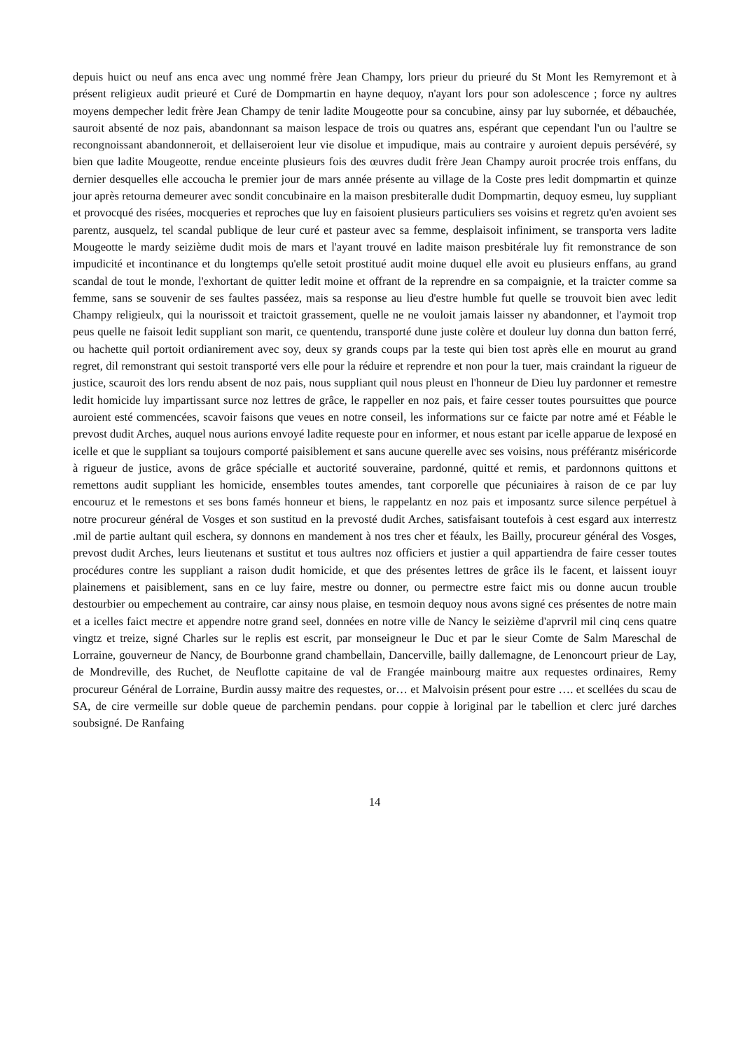depuis huict ou neuf ans enca avec ung nommé frère Jean Champy, lors prieur du prieuré du St Mont les Remyremont et à présent religieux audit prieuré et Curé de Dompmartin en hayne dequoy, n'ayant lors pour son adolescence ; force ny aultres moyens dempecher ledit frère Jean Champy de tenir ladite Mougeotte pour sa concubine, ainsy par luy subornée, et débauchée, sauroit absenté de noz pais, abandonnant sa maison lespace de trois ou quatres ans, espérant que cependant l'un ou l'aultre se recongnoissant abandonneroit, et dellaiseroient leur vie disolue et impudique, mais au contraire y auroient depuis persévéré, sy bien que ladite Mougeotte, rendue enceinte plusieurs fois des œuvres dudit frère Jean Champy auroit procrée trois enffans, du dernier desquelles elle accoucha le premier jour de mars année présente au village de la Coste pres ledit dompmartin et quinze jour après retourna demeurer avec sondit concubinaire en la maison presbiteralle dudit Dompmartin, dequoy esmeu, luy suppliant et provocqué des risées, mocqueries et reproches que luy en faisoient plusieurs particuliers ses voisins et regretz qu'en avoient ses parentz, ausquelz, tel scandal publique de leur curé et pasteur avec sa femme, desplaisoit infiniment, se transporta vers ladite Mougeotte le mardy seizième dudit mois de mars et l'ayant trouvé en ladite maison presbitérale luy fit remonstrance de son impudicité et incontinance et du longtemps qu'elle setoit prostitué audit moine duquel elle avoit eu plusieurs enffans, au grand scandal de tout le monde, l'exhortant de quitter ledit moine et offrant de la reprendre en sa compaignie, et la traicter comme sa femme, sans se souvenir de ses faultes passéez, mais sa response au lieu d'estre humble fut quelle se trouvoit bien avec ledit Champy religieulx, qui la nourissoit et traictoit grassement, quelle ne ne vouloit jamais laisser ny abandonner, et l'aymoit trop peus quelle ne faisoit ledit suppliant son marit, ce quentendu, transporté dune juste colère et douleur luy donna dun batton ferré, ou hachette quil portoit ordianirement avec soy, deux sy grands coups par la teste qui bien tost après elle en mourut au grand regret, dil remonstrant qui sestoit transporté vers elle pour la réduire et reprendre et non pour la tuer, mais craindant la rigueur de justice, scauroit des lors rendu absent de noz pais, nous suppliant quil nous pleust en l'honneur de Dieu luy pardonner et remestre ledit homicide luy impartissant surce noz lettres de grâce, le rappeller en noz pais, et faire cesser toutes poursuittes que pource auroient esté commencées, scavoir faisons que veues en notre conseil, les informations sur ce faicte par notre amé et Féable le prevost dudit Arches, auquel nous aurions envoyé ladite requeste pour en informer, et nous estant par icelle apparue de lexposé en icelle et que le suppliant sa toujours comporté paisiblement et sans aucune querelle avec ses voisins, nous préférantz miséricorde à rigueur de justice, avons de grâce spécialle et auctorité souveraine, pardonné, quitté et remis, et pardonnons quittons et remettons audit suppliant les homicide, ensembles toutes amendes, tant corporelle que pécuniaires à raison de ce par luy encouruz et le remestons et ses bons famés honneur et biens, le rappelantz en noz pais et imposantz surce silence perpétuel à notre procureur général de Vosges et son sustitud en la prevosté dudit Arches, satisfaisant toutefois à cest esgard aux interrestz .mil de partie aultant quil eschera, sy donnons en mandement à nos tres cher et féaulx, les Bailly, procureur général des Vosges, prevost dudit Arches, leurs lieutenans et sustitut et tous aultres noz officiers et justier a quil appartiendra de faire cesser toutes procédures contre les suppliant a raison dudit homicide, et que des présentes lettres de grâce ils le facent, et laissent iouyr plainemens et paisiblement, sans en ce luy faire, mestre ou donner, ou permectre estre faict mis ou donne aucun trouble destourbier ou empechement au contraire, car ainsy nous plaise, en tesmoin dequoy nous avons signé ces présentes de notre main et a icelles faict mectre et appendre notre grand seel, données en notre ville de Nancy le seizième d'aprvril mil cinq cens quatre vingtz et treize, signé Charles sur le replis est escrit, par monseigneur le Duc et par le sieur Comte de Salm Mareschal de Lorraine, gouverneur de Nancy, de Bourbonne grand chambellain, Dancerville, bailly dallemagne, de Lenoncourt prieur de Lay, de Mondreville, des Ruchet, de Neuflotte capitaine de val de Frangée mainbourg maitre aux requestes ordinaires, Remy procureur Général de Lorraine, Burdin aussy maitre des requestes, or… et Malvoisin présent pour estre …. et scellées du scau de SA, de cire vermeille sur doble queue de parchemin pendans. pour coppie à loriginal par le tabellion et clerc juré darches soubsigné. De Ranfaing
14